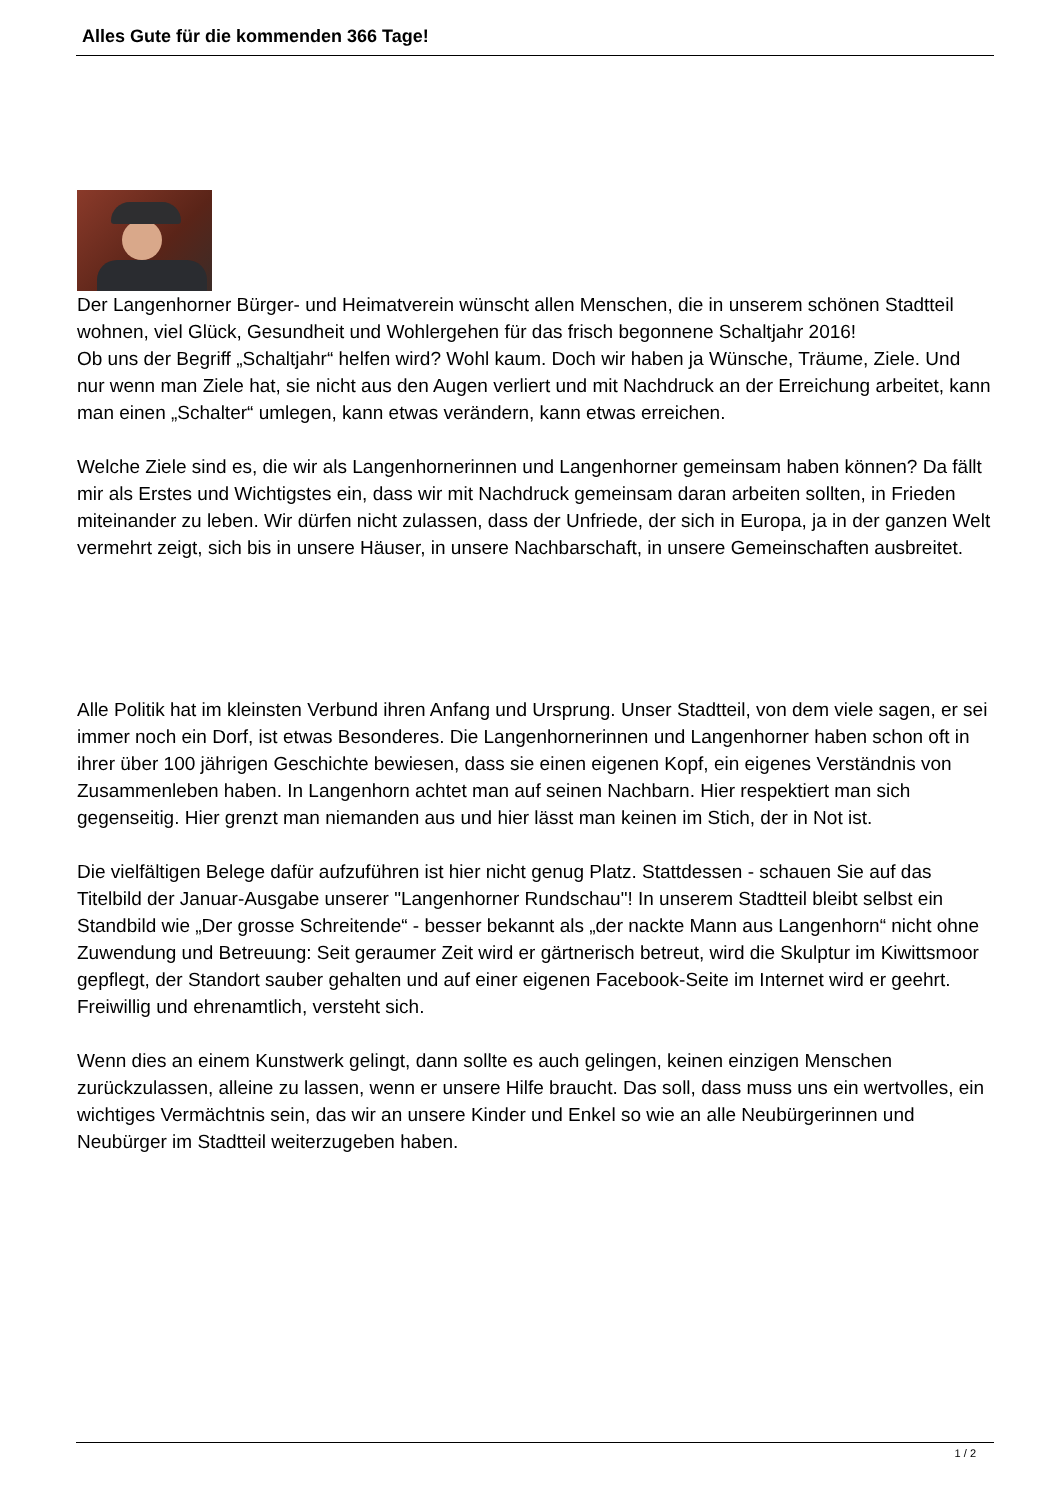Alles Gute für die kommenden 366 Tage!
Der Langenhorner Bürger- und Heimatverein wünscht allen Menschen, die in unserem schönen Stadtteil wohnen, viel Glück, Gesundheit und Wohlergehen für das frisch begonnene Schaltjahr 2016!
Ob uns der Begriff „Schaltjahr“ helfen wird? Wohl kaum. Doch wir haben ja Wünsche, Träume, Ziele. Und nur wenn man Ziele hat, sie nicht aus den Augen verliert und mit Nachdruck an der Erreichung arbeitet, kann man einen „Schalter“ umlegen, kann etwas verändern, kann etwas erreichen.
Welche Ziele sind es, die wir als Langenhornerinnen und Langenhorner gemeinsam haben können? Da fällt mir als Erstes und Wichtigstes ein, dass wir mit Nachdruck gemeinsam daran arbeiten sollten, in Frieden miteinander zu leben. Wir dürfen nicht zulassen, dass der Unfriede, der sich in Europa, ja in der ganzen Welt vermehrt zeigt, sich bis in unsere Häuser, in unsere Nachbarschaft, in unsere Gemeinschaften ausbreitet.
Alle Politik hat im kleinsten Verbund ihren Anfang und Ursprung. Unser Stadtteil, von dem viele sagen, er sei immer noch ein Dorf, ist etwas Besonderes. Die Langenhornerinnen und Langenhorner haben schon oft in ihrer über 100 jährigen Geschichte bewiesen, dass sie einen eigenen Kopf, ein eigenes Verständnis von Zusammenleben haben. In Langenhorn achtet man auf seinen Nachbarn. Hier respektiert man sich gegenseitig. Hier grenzt man niemanden aus und hier lässt man keinen im Stich, der in Not ist.
Die vielfältigen Belege dafür aufzuführen ist hier nicht genug Platz. Stattdessen - schauen Sie auf das Titelbild der Januar-Ausgabe unserer "Langenhorner Rundschau"! In unserem Stadtteil bleibt selbst ein Standbild wie „Der grosse Schreitende“ - besser bekannt als „der nackte Mann aus Langenhorn“ nicht ohne Zuwendung und Betreuung: Seit geraumer Zeit wird er gärtnerisch betreut, wird die Skulptur im Kiwittsmoor gepflegt, der Standort sauber gehalten und auf einer eigenen Facebook-Seite im Internet wird er geehrt. Freiwillig und ehrenamtlich, versteht sich.
Wenn dies an einem Kunstwerk gelingt, dann sollte es auch gelingen, keinen einzigen Menschen zurückzulassen, alleine zu lassen, wenn er unsere Hilfe braucht. Das soll, dass muss uns ein wertvolles, ein wichtiges Vermächtnis sein, das wir an unsere Kinder und Enkel so wie an alle Neubürgerinnen und Neubürger im Stadtteil weiterzugeben haben.
1 / 2